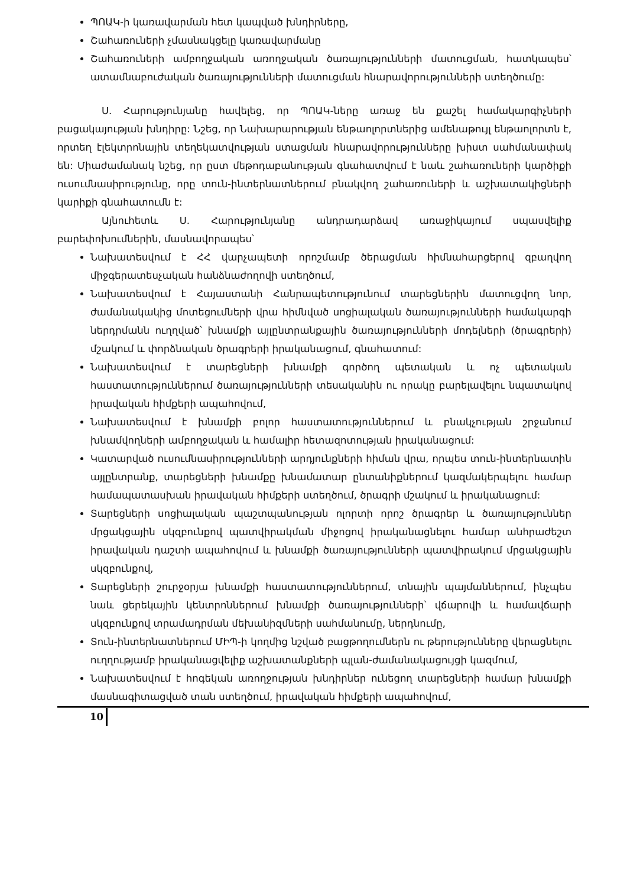ՊՈԱԿ-ի կառավարման հետ կապված խնդիրները,
Շահառուների չմասնակցելը կառավարմանը
Շահառուների ամբողջական առողջական ծառայությունների մատուցման, հատկապես՝ ատամնաբուժական ծառայությունների մատուցման հնարավորությունների ստեղծումը:
Ս. Հարությունյանը հավելեց, որ ՊՈԱԿ-ները առաջ են քաշել համակարգիչների բացակայության խնդիրը: Նշեց, որ Նախարարության ենթաոլորտներից ամենաթույլ ենթաոլորտն է, որտեղ էլեկտրոնային տեղեկատվության ստացման հնարավորությունները խիստ սահմանափակ են: Միաժամանակ նշեց, որ ըստ մեթոդաբանության գնահատվում է նաև շահառուների կարծիքի ուսումնասիրությունը, որը տուն-ինտերնատներում բնակվող շահառուների և աշխատակիցների կարիքի գնահատումն է:
Այնուհետև Ս. Հարությունյանը անդրադարձավ առաջիկայում սպասվելիք բարեփոխումներին, մասնավորապես՝
Նախատեսվում է ՀՀ վարչապետի որոշմամբ ծերացման հիմնահարցերով զբաղվող միջգերատեսչական հանձնաժողովի ստեղծում,
Նախատեսվում է Հայաստանի Հանրապետությունում տարեցներին մատուցվող նոր, ժամանակակից մոտեցումների վրա հիմնված սոցիալական ծառայությունների համակարգի ներդրմանն ուղղված՝ խնամքի այլընտրանքային ծառայությունների մոդելների (ծրագրերի) մշակում և փորձնական ծրագրերի իրականացում, գնահատում:
Նախատեսվում է տարեցների խնամքի գործող պետական և ոչ պետական հաստատություններում ծառայությունների տեսականին ու որակը բարելավելու նպատակով իրավական հիմքերի ապահովում,
Նախատեսվում է խնամքի բոլոր հաստատություններում և բնակչության շրջանում խնամվողների ամբողջական և համալիր հետազոտության իրականացում:
Կատարված ուսումնասիրությունների արդյունքների հիման վրա, որպես տուն-ինտերնատին այլընտրանք, տարեցների խնամքը խնամատար ընտանիքներում կազմակերպելու համար համապատասխան իրավական հիմքերի ստեղծում, ծրագրի մշակում և իրականացում:
Տարեցների սոցիալական պաշտպանության ոլորտի որոշ ծրագրեր և ծառայություններ մրցակցային սկզբունքով պատվիրակման միջոցով իրականացնելու համար անհրաժեշտ իրավական դաշտի ապահովում և խնամքի ծառայությունների պատվիրակում մրցակցային սկզբունքով,
Տարեցների շուրջօրյա խնամքի հաստատություններում, տնային պայմաններում, ինչպես նաև ցերեկային կենտրոններում խնամքի ծառայությունների՝ վճարովի և համավճարի սկզբունքով տրամադրման մեխանիզմների սահմանումը, ներդնումը,
Տուն-ինտերնատներում ՄԻՊ-ի կողմից նշված բացթողումներն ու թերությունները վերացնելու ուղղությամբ իրականացվելիք աշխատանքների պլան-ժամանակացույցի կազմում,
Նախատեսվում է հոգեկան առողջության խնդիրներ ունեցող տարեցների համար խնամքի մասնագիտացված տան ստեղծում, իրավական հիմքերի ապահովում,
10